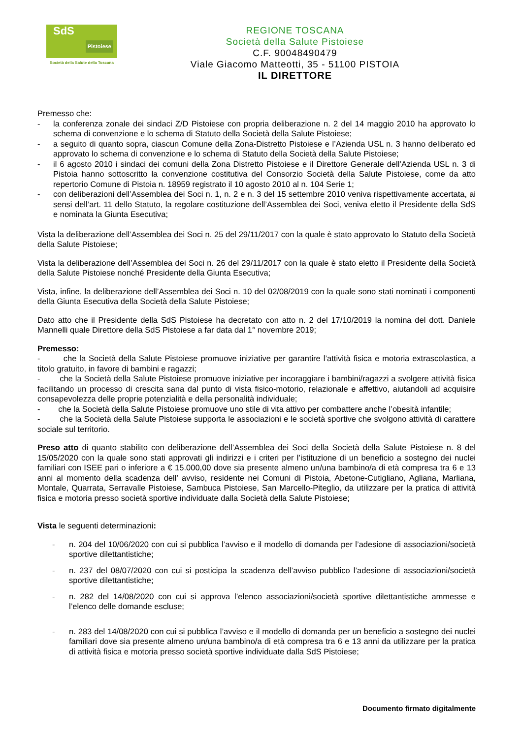SdS
Pistoiese
Società della Salute della Toscana
REGIONE TOSCANA
Società della Salute Pistoiese
C.F. 90048490479
Viale Giacomo Matteotti, 35 - 51100 PISTOIA
IL DIRETTORE
Premesso che:
- la conferenza zonale dei sindaci Z/D Pistoiese con propria deliberazione n. 2 del 14 maggio 2010 ha approvato lo schema di convenzione e lo schema di Statuto della Società della Salute Pistoiese;
- a seguito di quanto sopra, ciascun Comune della Zona-Distretto Pistoiese e l’Azienda USL n. 3 hanno deliberato ed approvato lo schema di convenzione e lo schema di Statuto della Società della Salute Pistoiese;
- il 6 agosto 2010 i sindaci dei comuni della Zona Distretto Pistoiese e il Direttore Generale dell’Azienda USL n. 3 di Pistoia hanno sottoscritto la convenzione costitutiva del Consorzio Società della Salute Pistoiese, come da atto repertorio Comune di Pistoia n. 18959 registrato il 10 agosto 2010 al n. 104 Serie 1;
- con deliberazioni dell’Assemblea dei Soci n. 1, n. 2 e n. 3 del 15 settembre 2010 veniva rispettivamente accertata, ai sensi dell’art. 11 dello Statuto, la regolare costituzione dell’Assemblea dei Soci, veniva eletto il Presidente della SdS e nominata la Giunta Esecutiva;
Vista la deliberazione dell’Assemblea dei Soci n. 25 del 29/11/2017 con la quale è stato approvato lo Statuto della Società della Salute Pistoiese;
Vista la deliberazione dell’Assemblea dei Soci n. 26 del 29/11/2017 con la quale è stato eletto il Presidente della Società della Salute Pistoiese nonché Presidente della Giunta Esecutiva;
Vista, infine, la deliberazione dell’Assemblea dei Soci n. 10 del 02/08/2019 con la quale sono stati nominati i componenti della Giunta Esecutiva della Società della Salute Pistoiese;
Dato atto che il Presidente della SdS Pistoiese ha decretato con atto n. 2 del 17/10/2019 la nomina del dott. Daniele Mannelli quale Direttore della SdS Pistoiese a far data dal 1° novembre 2019;
Premesso:
- che la Società della Salute Pistoiese promuove iniziative per garantire l’attività fisica e motoria extrascolastica, a titolo gratuito, in favore di bambini e ragazzi;
- che la Società della Salute Pistoiese promuove iniziative per incoraggiare i bambini/ragazzi a svolgere attività fisica facilitando un processo di crescita sana dal punto di vista fisico-motorio, relazionale e affettivo, aiutandoli ad acquisire consapevolezza delle proprie potenzialità e della personalità individuale;
- che la Società della Salute Pistoiese promuove uno stile di vita attivo per combattere anche l’obesità infantile;
- che la Società della Salute Pistoiese supporta le associazioni e le società sportive che svolgono attività di carattere sociale sul territorio.
Preso atto di quanto stabilito con deliberazione dell’Assemblea dei Soci della Società della Salute Pistoiese n. 8 del 15/05/2020 con la quale sono stati approvati gli indirizzi e i criteri per l’istituzione di un beneficio a sostegno dei nuclei familiari con ISEE pari o inferiore a € 15.000,00 dove sia presente almeno un/una bambino/a di età compresa tra 6 e 13 anni al momento della scadenza dell’ avviso, residente nei Comuni di Pistoia, Abetone-Cutigliano, Agliana, Marliana, Montale, Quarrata, Serravalle Pistoiese, Sambuca Pistoiese, San Marcello-Piteglio, da utilizzare per la pratica di attività fisica e motoria presso società sportive individuate dalla Società della Salute Pistoiese;
Vista le seguenti determinazioni:
- n. 204 del 10/06/2020 con cui si pubblica l’avviso e il modello di domanda per l’adesione di associazioni/società sportive dilettantistiche;
- n. 237 del 08/07/2020 con cui si posticipa la scadenza dell’avviso pubblico l’adesione di associazioni/società sportive dilettantistiche;
- n. 282 del 14/08/2020 con cui si approva l’elenco associazioni/società sportive dilettantistiche ammesse e l’elenco delle domande escluse;
- n. 283 del 14/08/2020 con cui si pubblica l’avviso e il modello di domanda per un beneficio a sostegno dei nuclei familiari dove sia presente almeno un/una bambino/a di età compresa tra 6 e 13 anni da utilizzare per la pratica di attività fisica e motoria presso società sportive individuate dalla SdS Pistoiese;
Documento firmato digitalmente